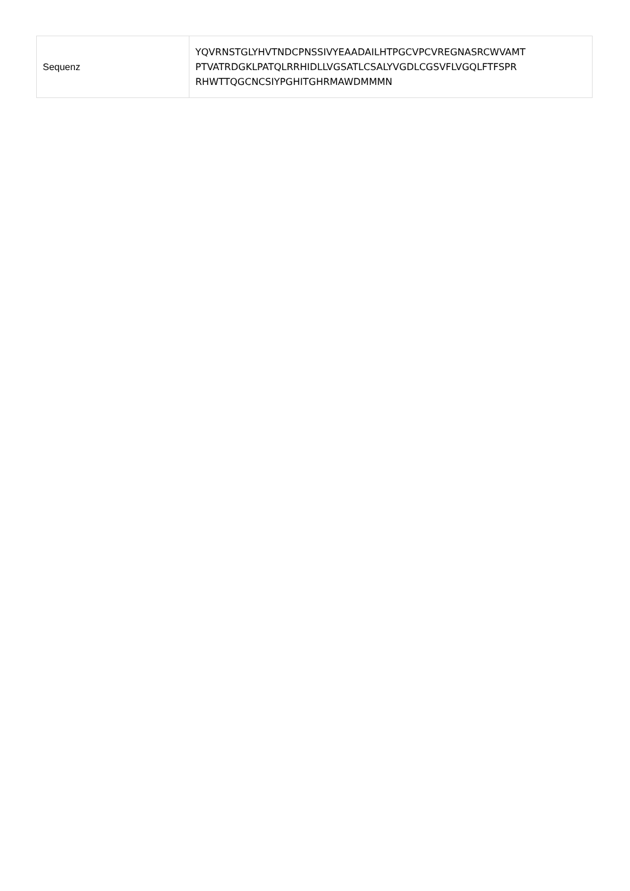| Sequenz | YQVRNSTGLYHVTNDCPNSSIVYEAADAILHTPGCVPCVREGNASRCWVAMT PTVATRDGKLPATQLRRHIDLLVGSATLCSALYVGDLCGSVFLVGQLFTFSPR RHWTTQGCNCSIYPGHITGHRMAWDMMMN |